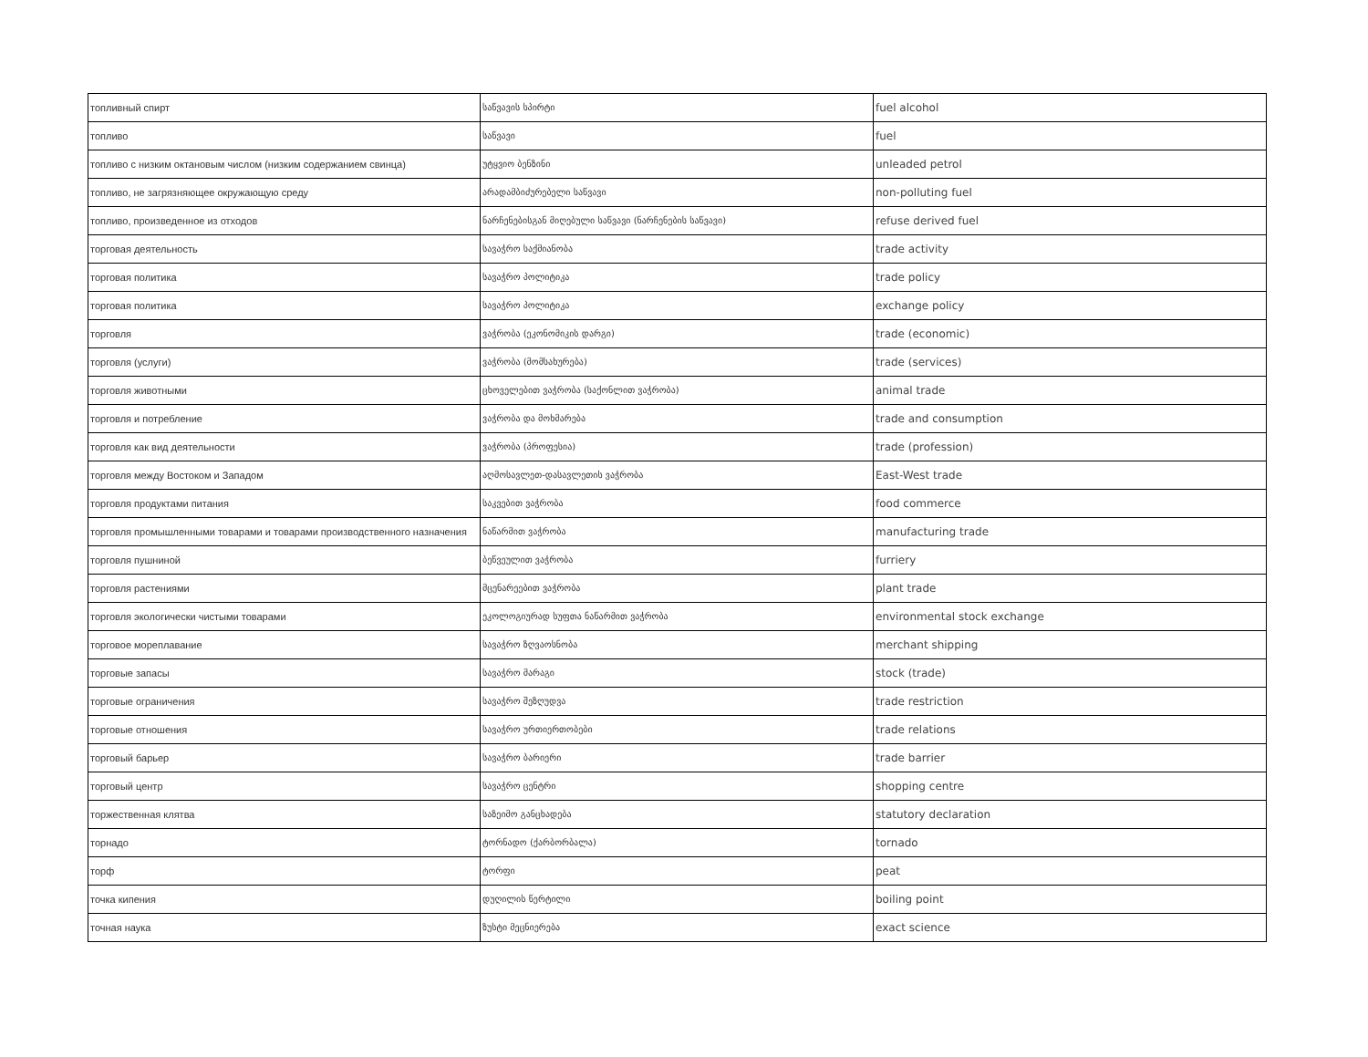| топливный спирт | საწვავის სპირტი | fuel alcohol |
| топливо | საწვავი | fuel |
| топливо с низким октановым числом (низким содержанием свинца) | უტყვიო ბენზინი | unleaded petrol |
| топливо, не загрязняющее окружающую среду | არადამბიძურებელი საწვავი | non-polluting fuel |
| топливо, произведенное из отходов | ნარჩენებისგან მიღებული საწვავი (ნარჩენების საწვავი) | refuse derived fuel |
| торговая деятельность | სავაჭრო საქმიანობა | trade activity |
| торговая политика | სავაჭრო პოლიტიკა | trade policy |
| торговая политика | სავაჭრო პოლიტიკა | exchange policy |
| торговля | ვაჭრობა (ეკონომიკის დარგი) | trade (economic) |
| торговля (услуги) | ვაჭრობა (მომსახურება) | trade (services) |
| торговля животными | ცხოველებით ვაჭრობა (საქონლით ვაჭრობა) | animal trade |
| торговля и потребление | ვაჭრობა და მოხმარება | trade and consumption |
| торговля как вид деятельности | ვაჭრობა (პროფესია) | trade (profession) |
| торговля между Востоком и Западом | აღმოსავლეთ-დასავლეთის ვაჭრობა | East-West trade |
| торговля продуктами питания | საკვებით ვაჭრობა | food commerce |
| торговля промышленными товарами и товарами производственного назначения | ნაწარმით ვაჭრობა | manufacturing trade |
| торговля пушниной | ბეწვეულით ვაჭრობა | furriery |
| торговля растениями | მცენარეებით ვაჭრობა | plant trade |
| торговля экологически чистыми товарами | ეკოლოგიურად სუფთა ნაწარმით ვაჭრობა | environmental stock exchange |
| торговое мореплавание | სავაჭრო ზღვაოსნობა | merchant shipping |
| торговые запасы | სავაჭრო მარაგი | stock (trade) |
| торговые ограничения | სავაჭრო შეზღუდვა | trade restriction |
| торговые отношения | სავაჭრო ურთიერთობები | trade relations |
| торговый барьер | სავაჭრო ბარიერი | trade barrier |
| торговый центр | სავაჭრო ცენტრი | shopping centre |
| торжественная клятва | საზეიმო განცხადება | statutory declaration |
| торнадо | ტორნადო (ქარბორბალა) | tornado |
| торф | ტორფი | peat |
| точка кипения | დუღილის წერტილი | boiling point |
| точная наука | ზუსტი მეცნიერება | exact science |